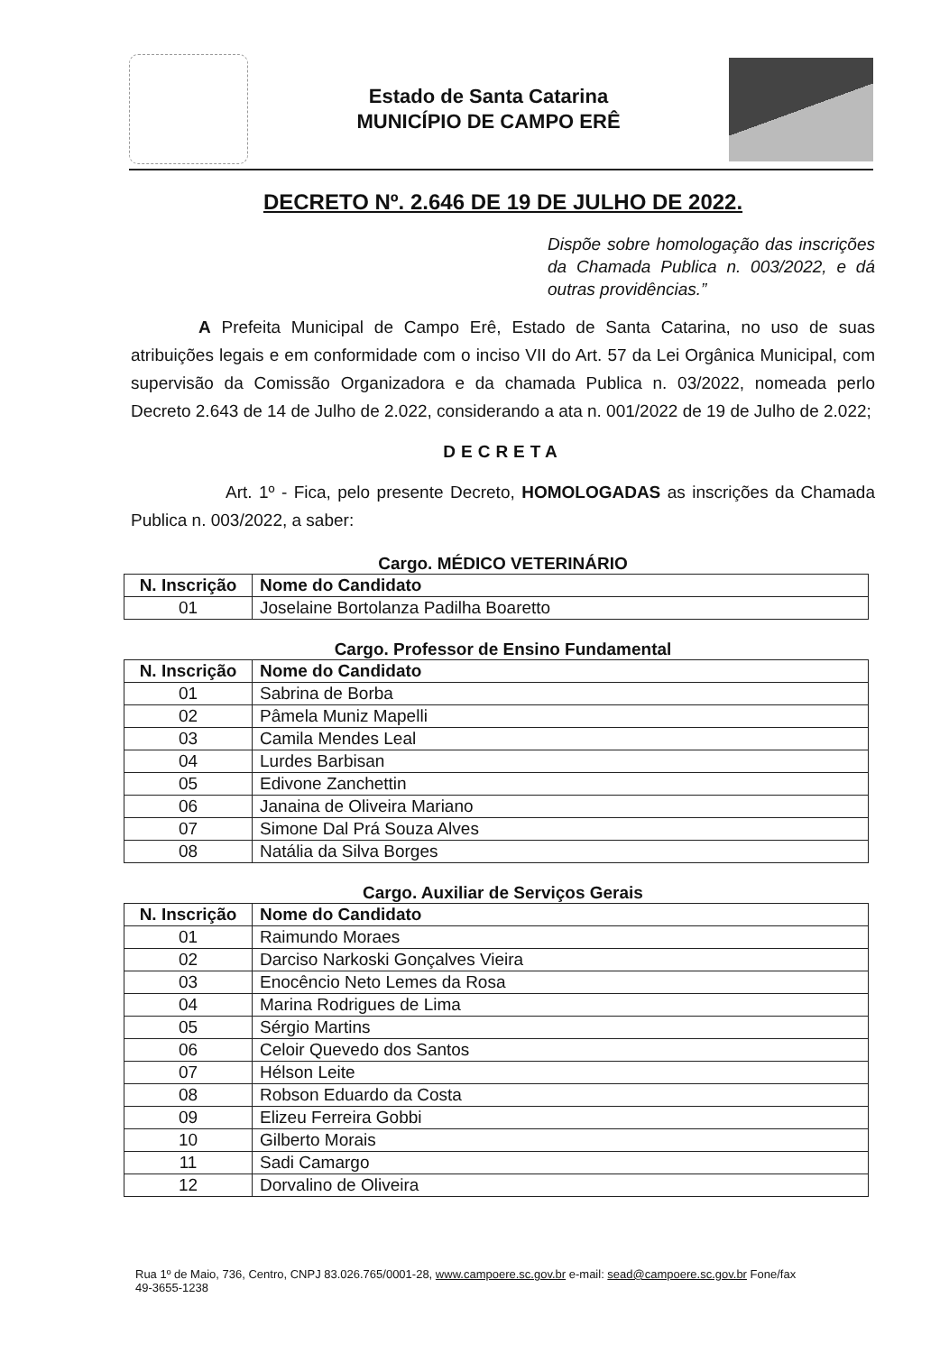Estado de Santa Catarina
MUNICÍPIO DE CAMPO ERÊ
DECRETO Nº. 2.646 DE 19 DE JULHO DE 2022.
Dispõe sobre homologação das inscrições da Chamada Publica n. 003/2022, e dá outras providências.”
A Prefeita Municipal de Campo Erê, Estado de Santa Catarina, no uso de suas atribuições legais e em conformidade com o inciso VII do Art. 57 da Lei Orgânica Municipal, com supervisão da Comissão Organizadora e da chamada Publica n. 03/2022, nomeada perlo Decreto 2.643 de 14 de Julho de 2.022, considerando a ata n. 001/2022 de 19 de Julho de 2.022;
DECRETA
Art. 1º - Fica, pelo presente Decreto, HOMOLOGADAS as inscrições da Chamada Publica n. 003/2022, a saber:
Cargo. MÉDICO VETERINÁRIO
| N. Inscrição | Nome do Candidato |
| --- | --- |
| 01 | Joselaine Bortolanza Padilha Boaretto |
Cargo. Professor de Ensino Fundamental
| N. Inscrição | Nome do Candidato |
| --- | --- |
| 01 | Sabrina de Borba |
| 02 | Pâmela Muniz Mapelli |
| 03 | Camila Mendes Leal |
| 04 | Lurdes Barbisan |
| 05 | Edivone Zanchettin |
| 06 | Janaina de Oliveira Mariano |
| 07 | Simone Dal Prá Souza Alves |
| 08 | Natália da Silva Borges |
Cargo. Auxiliar de Serviços Gerais
| N. Inscrição | Nome do Candidato |
| --- | --- |
| 01 | Raimundo Moraes |
| 02 | Darciso Narkoski Gonçalves Vieira |
| 03 | Enocêncio Neto Lemes da Rosa |
| 04 | Marina Rodrigues de Lima |
| 05 | Sérgio Martins |
| 06 | Celoir Quevedo dos Santos |
| 07 | Hélson Leite |
| 08 | Robson Eduardo da Costa |
| 09 | Elizeu Ferreira Gobbi |
| 10 | Gilberto Morais |
| 11 | Sadi Camargo |
| 12 | Dorvalino de Oliveira |
Rua 1º de Maio, 736, Centro, CNPJ 83.026.765/0001-28, www.campoere.sc.gov.br e-mail: sead@campoere.sc.gov.br Fone/fax
49-3655-1238